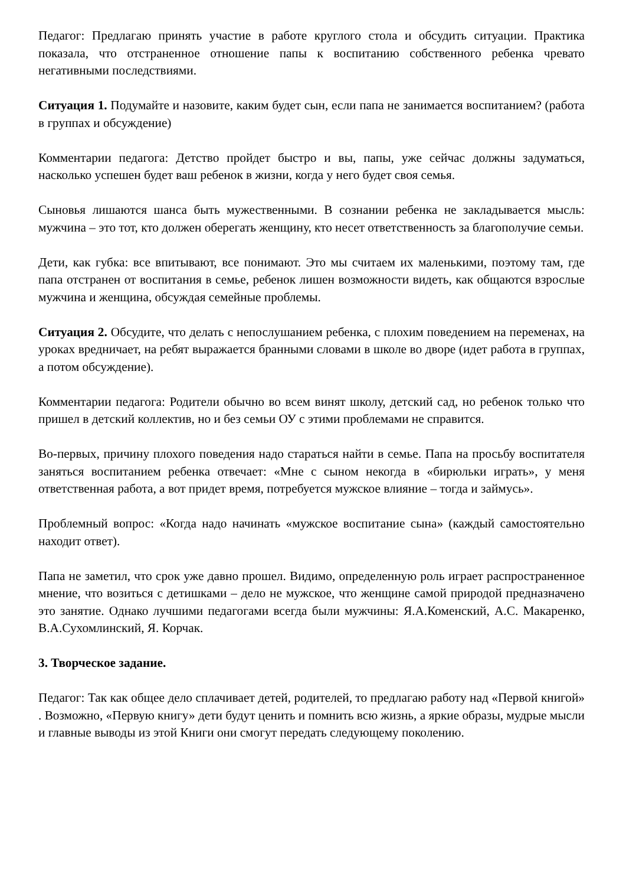Педагог: Предлагаю принять участие в работе круглого стола и обсудить ситуации. Практика показала, что отстраненное отношение папы к воспитанию собственного ребенка чревато негативными последствиями.
Ситуация 1. Подумайте и назовите, каким будет сын, если папа не занимается воспитанием? (работа в группах и обсуждение)
Комментарии педагога: Детство пройдет быстро и вы, папы, уже сейчас должны задуматься, насколько успешен будет ваш ребенок в жизни, когда у него будет своя семья.
Сыновья лишаются шанса быть мужественными. В сознании ребенка не закладывается мысль: мужчина – это тот, кто должен оберегать женщину, кто несет ответственность за благополучие семьи.
Дети, как губка: все впитывают, все понимают. Это мы считаем их маленькими, поэтому там, где папа отстранен от воспитания в семье, ребенок лишен возможности видеть, как общаются взрослые мужчина и женщина, обсуждая семейные проблемы.
Ситуация 2. Обсудите, что делать с непослушанием ребенка, с плохим поведением на переменах, на уроках вредничает, на ребят выражается бранными словами в школе во дворе (идет работа в группах, а потом обсуждение).
Комментарии педагога: Родители обычно во всем винят школу, детский сад, но ребенок только что пришел в детский коллектив, но и без семьи ОУ с этими проблемами не справится.
Во-первых, причину плохого поведения надо стараться найти в семье. Папа на просьбу воспитателя заняться воспитанием ребенка отвечает: «Мне с сыном некогда в «бирюльки играть», у меня ответственная работа, а вот придет время, потребуется мужское влияние – тогда и займусь».
Проблемный вопрос: «Когда надо начинать «мужское воспитание сына» (каждый самостоятельно находит ответ).
Папа не заметил, что срок уже давно прошел. Видимо, определенную роль играет распространенное мнение, что возиться с детишками – дело не мужское, что женщине самой природой предназначено это занятие. Однако лучшими педагогами всегда были мужчины: Я.А.Коменский, А.С. Макаренко, В.А.Сухомлинский, Я. Корчак.
3. Творческое задание.
Педагог: Так как общее дело сплачивает детей, родителей, то предлагаю работу над «Первой книгой» . Возможно, «Первую книгу» дети будут ценить и помнить всю жизнь, а яркие образы, мудрые мысли и главные выводы из этой Книги они смогут передать следующему поколению.